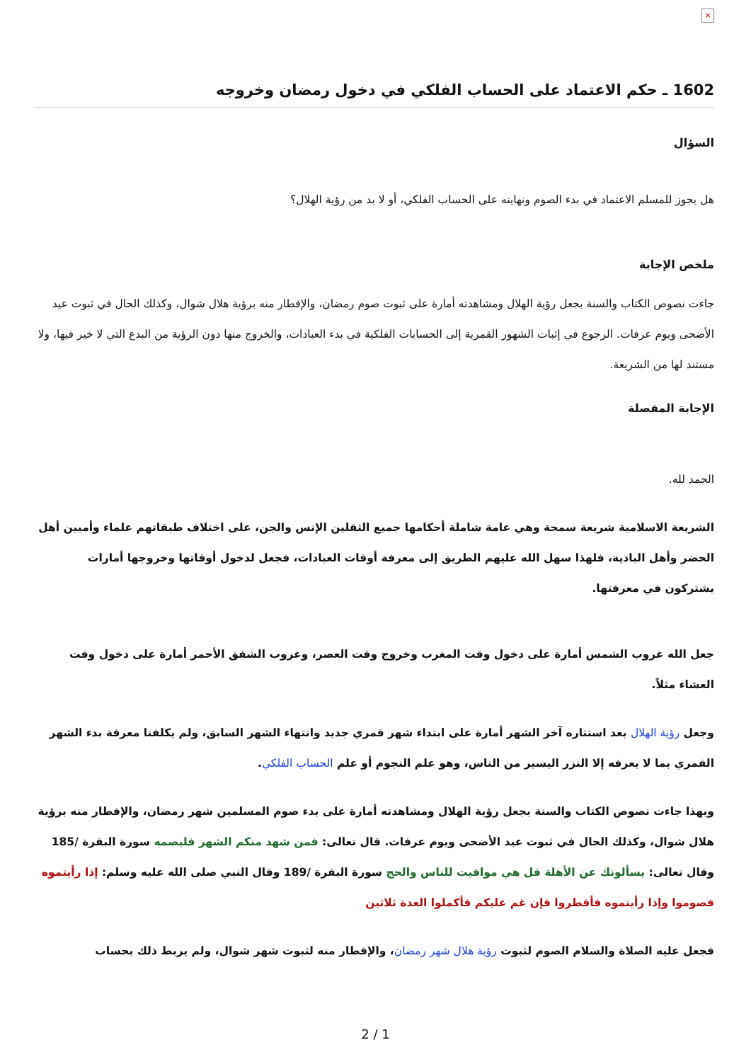×
1602 ـ حكم الاعتماد على الحساب الفلكي في دخول رمضان وخروجه
السؤال
هل يجوز للمسلم الاعتماد في بدء الصوم ونهايته على الحساب الفلكي، أو لا بد من رؤية الهلال؟
ملخص الإجابة
جاءت نصوص الكتاب والسنة بجعل رؤية الهلال ومشاهدته أمارة على ثبوت صوم رمضان، والإفطار منه برؤية هلال شوال، وكذلك الحال في ثبوت عيد الأضحى ويوم عرفات. الرجوع في إثبات الشهور القمرية إلى الحسابات الفلكية في بدء العبادات، والخروج منها دون الرؤية من البدع التي لا خير فيها، ولا مستند لها من الشريعة.
الإجابة المفصلة
الحمد لله.
الشريعة الاسلامية شريعة سمحة وهي عامة شاملة أحكامها جميع الثقلين الإنس والجن، على اختلاف طبقاتهم علماء وأميين أهل الحضر وأهل البادية، فلهذا سهل الله عليهم الطريق إلى معرفة أوقات العبادات، فجعل لدخول أوقاتها وخروجها أمارات يشتركون في معرفتها.
جعل الله غروب الشمس أمارة على دخول وقت المغرب وخروج وقت العصر، وغروب الشفق الأحمر أمارة على دخول وقت العشاء مثلاً.
وجعل رؤية الهلال بعد استتاره آخر الشهر أمارة على ابتداء شهر قمري جديد وانتهاء الشهر السابق، ولم يكلفنا معرفة بدء الشهر القمري بما لا يعرفه إلا النزر اليسير من الناس، وهو علم النجوم أو علم الحساب الفلكي.
وبهذا جاءت نصوص الكتاب والسنة بجعل رؤية الهلال ومشاهدته أمارة على بدء صوم المسلمين شهر رمضان، والإفطار منه برؤية هلال شوال، وكذلك الحال في ثبوت عيد الأضحى ويوم عرفات. قال تعالى: فمن شهد منكم الشهر فليصمه سورة البقرة /185 وقال تعالى: يسألونك عن الأهلة قل هي مواقيت للناس والحج سورة البقرة /189 وقال النبي صلى الله عليه وسلم: إذا رأيتموه فصوموا وإذا رأيتموه فأفطروا فإن غم عليكم فأكملوا العدة ثلاثين
فجعل عليه الصلاة والسلام الصوم لثبوت رؤية هلال شهر رمضان، والإفطار منه لثبوت شهر شوال، ولم يربط ذلك بحساب
2 / 1